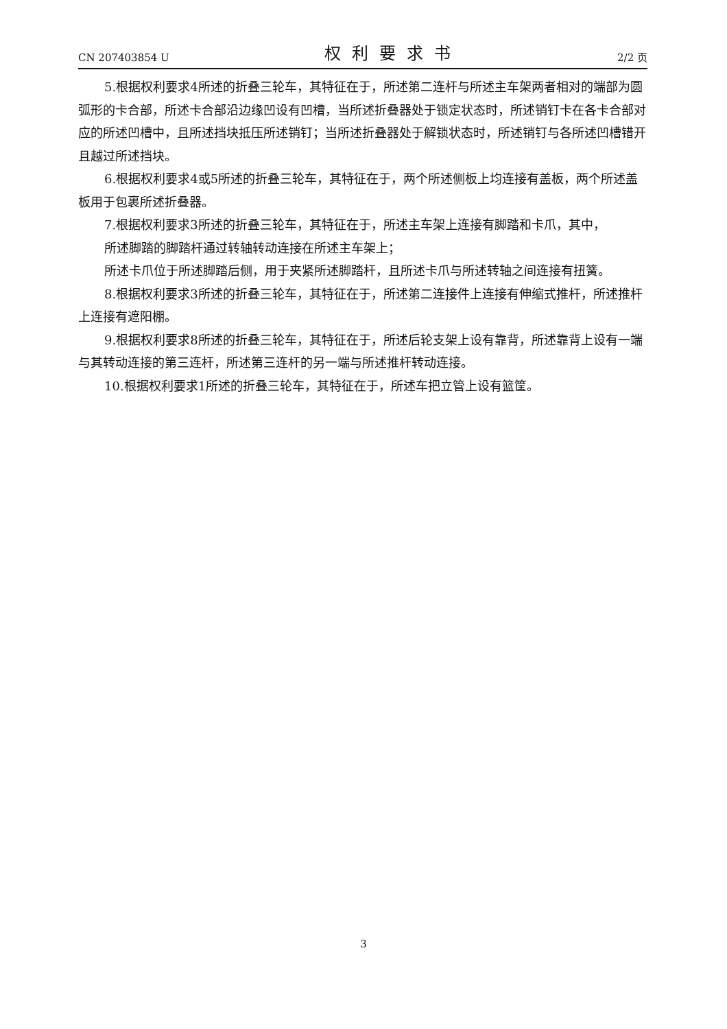CN 207403854 U 权利要求书 2/2 页
5.根据权利要求4所述的折叠三轮车，其特征在于，所述第二连杆与所述主车架两者相对的端部为圆弧形的卡合部，所述卡合部沿边缘凹设有凹槽，当所述折叠器处于锁定状态时，所述销钉卡在各卡合部对应的所述凹槽中，且所述挡块抵压所述销钉；当所述折叠器处于解锁状态时，所述销钉与各所述凹槽错开且越过所述挡块。
6.根据权利要求4或5所述的折叠三轮车，其特征在于，两个所述侧板上均连接有盖板，两个所述盖板用于包裹所述折叠器。
7.根据权利要求3所述的折叠三轮车，其特征在于，所述主车架上连接有脚踏和卡爪，其中，
所述脚踏的脚踏杆通过转轴转动连接在所述主车架上；
所述卡爪位于所述脚踏后侧，用于夹紧所述脚踏杆，且所述卡爪与所述转轴之间连接有扭簧。
8.根据权利要求3所述的折叠三轮车，其特征在于，所述第二连接件上连接有伸缩式推杆，所述推杆上连接有遮阳棚。
9.根据权利要求8所述的折叠三轮车，其特征在于，所述后轮支架上设有靠背，所述靠背上设有一端与其转动连接的第三连杆，所述第三连杆的另一端与所述推杆转动连接。
10.根据权利要求1所述的折叠三轮车，其特征在于，所述车把立管上设有篮筐。
3